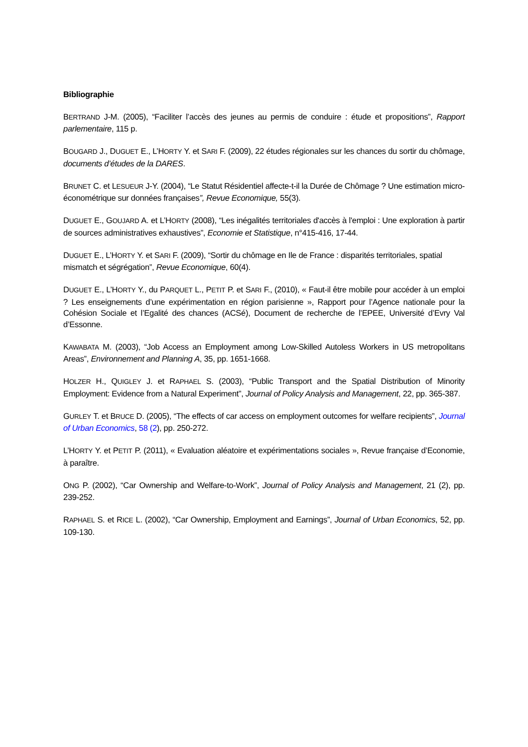Bibliographie
BERTRAND J-M. (2005), “Faciliter l’accès des jeunes au permis de conduire : étude et propositions”, Rapport parlementaire, 115 p.
BOUGARD J., DUGUET E., L’HORTY Y. et SARI F. (2009), 22 études régionales sur les chances du sortir du chômage, documents d’études de la DARES.
BRUNET C. et LESUEUR J-Y. (2004), “Le Statut Résidentiel affecte-t-il la Durée de Chômage ? Une estimation micro-économétrique sur données françaises”, Revue Economique, 55(3).
DUGUET E., GOUJARD A. et L’HORTY (2008), “Les inégalités territoriales d'accès à l'emploi : Une exploration à partir de sources administratives exhaustives”, Economie et Statistique, n°415-416, 17-44.
DUGUET E., L’HORTY Y. et SARI F. (2009), “Sortir du chômage en Ile de France : disparités territoriales, spatial mismatch et ségrégation”, Revue Economique, 60(4).
DUGUET E., L’HORTY Y., du PARQUET L., PETIT P. et SARI F., (2010), « Faut-il être mobile pour accéder à un emploi ? Les enseignements d’une expérimentation en région parisienne », Rapport pour l’Agence nationale pour la Cohésion Sociale et l’Egalité des chances (ACSé), Document de recherche de l’EPEE, Université d’Evry Val d’Essonne.
KAWABATA M. (2003), “Job Access an Employment among Low-Skilled Autoless Workers in US metropolitans Areas”, Environnement and Planning A, 35, pp. 1651-1668.
HOLZER H., QUIGLEY J. et RAPHAEL S. (2003), “Public Transport and the Spatial Distribution of Minority Employment: Evidence from a Natural Experiment”, Journal of Policy Analysis and Management, 22, pp. 365-387.
GURLEY T. et BRUCE D. (2005), “The effects of car access on employment outcomes for welfare recipients”, Journal of Urban Economics, 58 (2), pp. 250-272.
L’HORTY Y. et PETIT P. (2011), « Evaluation aléatoire et expérimentations sociales », Revue française d’Economie, à paraître.
ONG P. (2002), “Car Ownership and Welfare-to-Work”, Journal of Policy Analysis and Management, 21 (2), pp. 239-252.
RAPHAEL S. et RICE L. (2002), “Car Ownership, Employment and Earnings”, Journal of Urban Economics, 52, pp. 109-130.